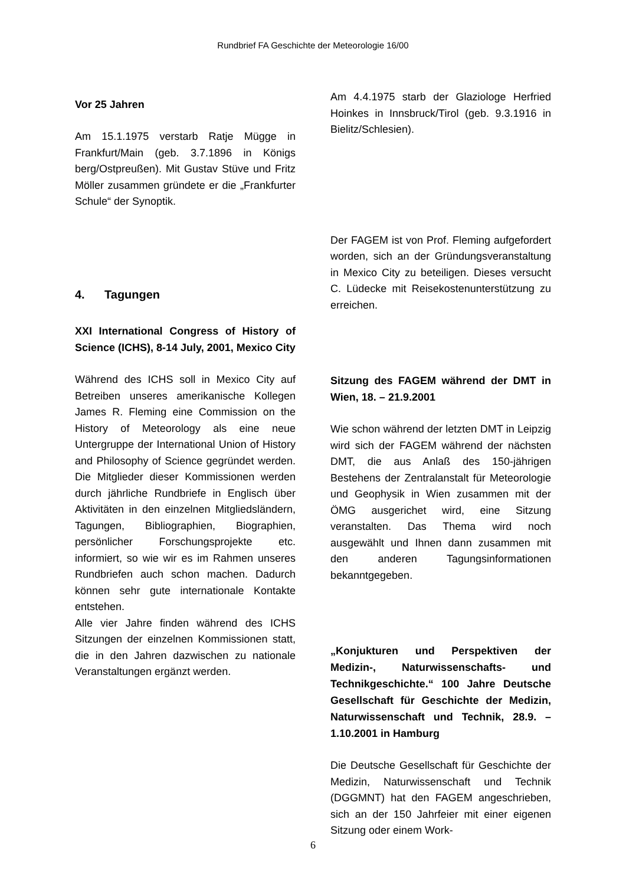Rundbrief FA Geschichte der Meteorologie 16/00
Vor 25 Jahren
Am 15.1.1975 verstarb Ratje Mügge in Frankfurt/Main (geb. 3.7.1896 in Königs berg/Ostpreußen). Mit Gustav Stüve und Fritz Möller zusammen gründete er die „Frankfurter Schule“ der Synoptik.
4. Tagungen
XXI International Congress of History of Science (ICHS), 8-14 July, 2001, Mexico City
Während des ICHS soll in Mexico City auf Betreiben unseres amerikanische Kollegen James R. Fleming eine Commission on the History of Meteorology als eine neue Untergruppe der International Union of History and Philosophy of Science gegründet werden. Die Mitglieder dieser Kommissionen werden durch jährliche Rundbriefe in Englisch über Aktivitäten in den einzelnen Mitgliedsländern, Tagungen, Bibliographien, Biographien, persönlicher Forschungsprojekte etc. informiert, so wie wir es im Rahmen unseres Rundbriefen auch schon machen. Dadurch können sehr gute internationale Kontakte entstehen.
Alle vier Jahre finden während des ICHS Sitzungen der einzelnen Kommissionen statt, die in den Jahren dazwischen zu nationale Veranstaltungen ergänzt werden.
Am 4.4.1975 starb der Glaziologe Herfried Hoinkes in Innsbruck/Tirol (geb. 9.3.1916 in Bielitz/Schlesien).
Der FAGEM ist von Prof. Fleming aufgefordert worden, sich an der Gründungsveranstaltung in Mexico City zu beteiligen. Dieses versucht C. Lüdecke mit Reisekostenunterstützung zu erreichen.
Sitzung des FAGEM während der DMT in Wien, 18. – 21.9.2001
Wie schon während der letzten DMT in Leipzig wird sich der FAGEM während der nächsten DMT, die aus Anlaß des 150-jährigen Bestehens der Zentralanstalt für Meteorologie und Geophysik in Wien zusammen mit der ÖMG ausgerichet wird, eine Sitzung veranstalten. Das Thema wird noch ausgewählt und Ihnen dann zusammen mit den anderen Tagungsinformationen bekanntgegeben.
„Konjukturen und Perspektiven der Medizin-, Naturwissenschafts- und Technikgeschichte.“ 100 Jahre Deutsche Gesellschaft für Geschichte der Medizin, Naturwissenschaft und Technik, 28.9. – 1.10.2001 in Hamburg
Die Deutsche Gesellschaft für Geschichte der Medizin, Naturwissenschaft und Technik (DGGMNT) hat den FAGEM angeschrieben, sich an der 150 Jahrfeier mit einer eigenen Sitzung oder einem Work-
6